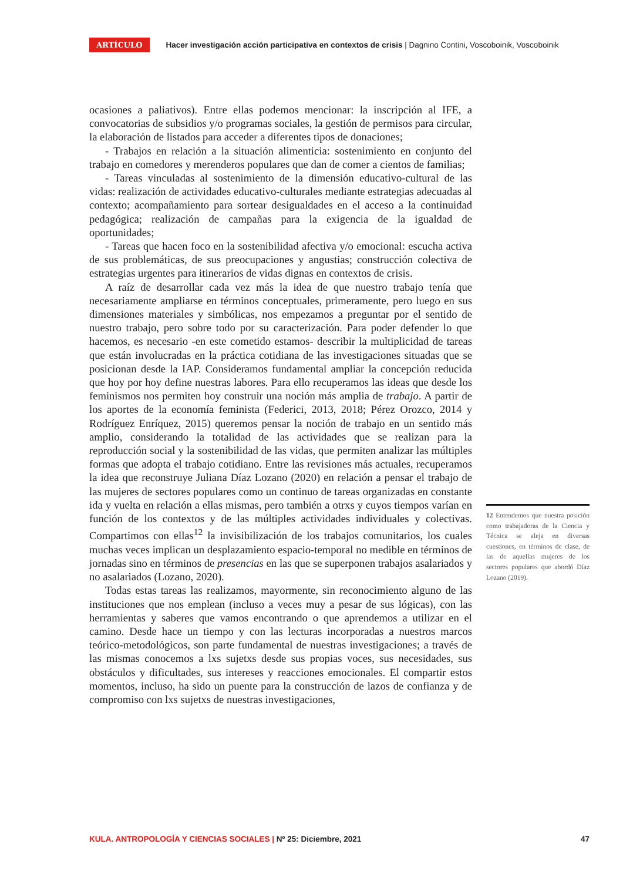ARTÍCULO Hacer investigación acción participativa en contextos de crisis | Dagnino Contini, Voscoboinik, Voscoboinik
ocasiones a paliativos). Entre ellas podemos mencionar: la inscripción al IFE, a convocatorias de subsidios y/o programas sociales, la gestión de permisos para circular, la elaboración de listados para acceder a diferentes tipos de donaciones;
- Trabajos en relación a la situación alimenticia: sostenimiento en conjunto del trabajo en comedores y merenderos populares que dan de comer a cientos de familias;
- Tareas vinculadas al sostenimiento de la dimensión educativo-cultural de las vidas: realización de actividades educativo-culturales mediante estrategias adecuadas al contexto; acompañamiento para sortear desigualdades en el acceso a la continuidad pedagógica; realización de campañas para la exigencia de la igualdad de oportunidades;
- Tareas que hacen foco en la sostenibilidad afectiva y/o emocional: escucha activa de sus problemáticas, de sus preocupaciones y angustias; construcción colectiva de estrategias urgentes para itinerarios de vidas dignas en contextos de crisis.
A raíz de desarrollar cada vez más la idea de que nuestro trabajo tenía que necesariamente ampliarse en términos conceptuales, primeramente, pero luego en sus dimensiones materiales y simbólicas, nos empezamos a preguntar por el sentido de nuestro trabajo, pero sobre todo por su caracterización. Para poder defender lo que hacemos, es necesario -en este cometido estamos- describir la multiplicidad de tareas que están involucradas en la práctica cotidiana de las investigaciones situadas que se posicionan desde la IAP. Consideramos fundamental ampliar la concepción reducida que hoy por hoy define nuestras labores. Para ello recuperamos las ideas que desde los feminismos nos permiten hoy construir una noción más amplia de trabajo. A partir de los aportes de la economía feminista (Federici, 2013, 2018; Pérez Orozco, 2014 y Rodríguez Enríquez, 2015) queremos pensar la noción de trabajo en un sentido más amplio, considerando la totalidad de las actividades que se realizan para la reproducción social y la sostenibilidad de las vidas, que permiten analizar las múltiples formas que adopta el trabajo cotidiano. Entre las revisiones más actuales, recuperamos la idea que reconstruye Juliana Díaz Lozano (2020) en relación a pensar el trabajo de las mujeres de sectores populares como un continuo de tareas organizadas en constante ida y vuelta en relación a ellas mismas, pero también a otrxs y cuyos tiempos varían en función de los contextos y de las múltiples actividades individuales y colectivas. Compartimos con ellas<sup>12</sup> la invisibilización de los trabajos comunitarios, los cuales muchas veces implican un desplazamiento espacio-temporal no medible en términos de jornadas sino en términos de presencias en las que se superponen trabajos asalariados y no asalariados (Lozano, 2020).
Todas estas tareas las realizamos, mayormente, sin reconocimiento alguno de las instituciones que nos emplean (incluso a veces muy a pesar de sus lógicas), con las herramientas y saberes que vamos encontrando o que aprendemos a utilizar en el camino. Desde hace un tiempo y con las lecturas incorporadas a nuestros marcos teórico-metodológicos, son parte fundamental de nuestras investigaciones; a través de las mismas conocemos a lxs sujetxs desde sus propias voces, sus necesidades, sus obstáculos y dificultades, sus intereses y reacciones emocionales. El compartir estos momentos, incluso, ha sido un puente para la construcción de lazos de confianza y de compromiso con lxs sujetxs de nuestras investigaciones,
12 Entendemos que nuestra posición como trabajadoras de la Ciencia y Técnica se aleja en diversas cuestiones, en términos de clase, de las de aquellas mujeres de los sectores populares que abordó Díaz Lozano (2019).
KULA. ANTROPOLOGÍA Y CIENCIAS SOCIALES | Nº 25: Diciembre, 2021 47